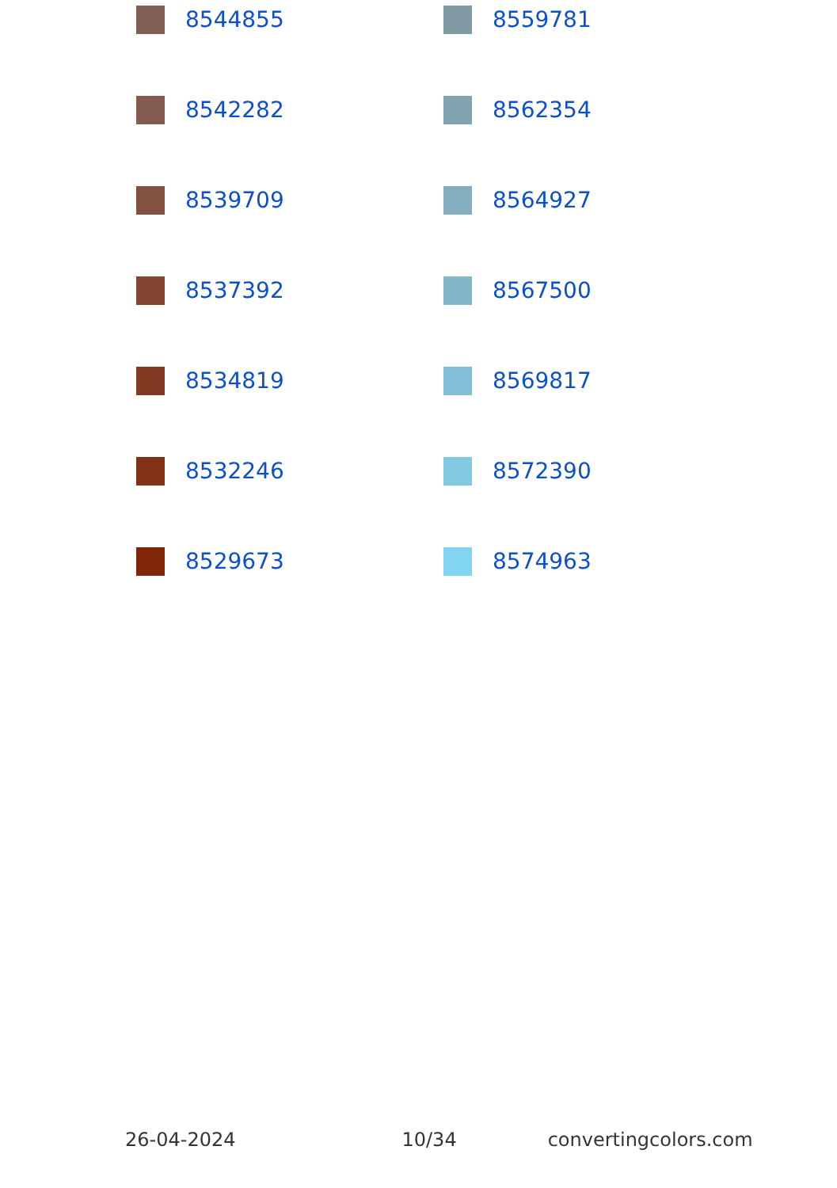8544855
8542282
8539709
8537392
8534819
8532246
8529673
8559781
8562354
8564927
8567500
8569817
8572390
8574963
26-04-2024 10/34 convertingcolors.com